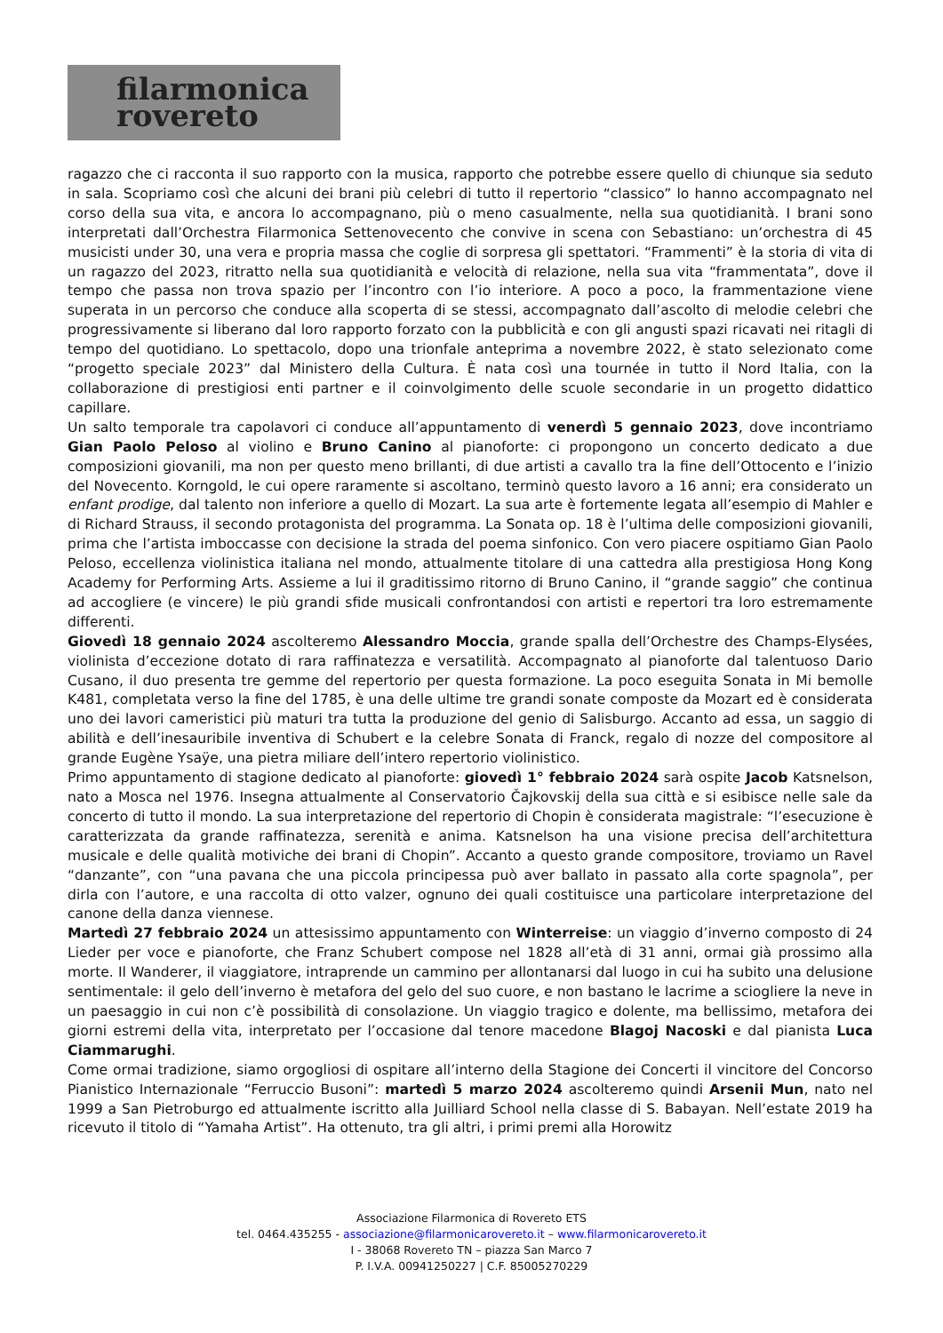filarmonica
rovereto
ragazzo che ci racconta il suo rapporto con la musica, rapporto che potrebbe essere quello di chiunque sia seduto in sala. Scopriamo così che alcuni dei brani più celebri di tutto il repertorio “classico” lo hanno accompagnato nel corso della sua vita, e ancora lo accompagnano, più o meno casualmente, nella sua quotidianità. I brani sono interpretati dall’Orchestra Filarmonica Settenovecento che convive in scena con Sebastiano: un’orchestra di 45 musicisti under 30, una vera e propria massa che coglie di sorpresa gli spettatori. “Frammenti” è la storia di vita di un ragazzo del 2023, ritratto nella sua quotidianità e velocità di relazione, nella sua vita “frammentata”, dove il tempo che passa non trova spazio per l’incontro con l’io interiore. A poco a poco, la frammentazione viene superata in un percorso che conduce alla scoperta di se stessi, accompagnato dall’ascolto di melodie celebri che progressivamente si liberano dal loro rapporto forzato con la pubblicità e con gli angusti spazi ricavati nei ritagli di tempo del quotidiano. Lo spettacolo, dopo una trionfale anteprima a novembre 2022, è stato selezionato come “progetto speciale 2023” dal Ministero della Cultura. È nata così una tournée in tutto il Nord Italia, con la collaborazione di prestigiosi enti partner e il coinvolgimento delle scuole secondarie in un progetto didattico capillare.
Un salto temporale tra capolavori ci conduce all’appuntamento di venerdì 5 gennaio 2023, dove incontriamo Gian Paolo Peloso al violino e Bruno Canino al pianoforte: ci propongono un concerto dedicato a due composizioni giovanili, ma non per questo meno brillanti, di due artisti a cavallo tra la fine dell’Ottocento e l’inizio del Novecento. Korngold, le cui opere raramente si ascoltano, terminò questo lavoro a 16 anni; era considerato un enfant prodige, dal talento non inferiore a quello di Mozart. La sua arte è fortemente legata all’esempio di Mahler e di Richard Strauss, il secondo protagonista del programma. La Sonata op. 18 è l’ultima delle composizioni giovanili, prima che l’artista imboccasse con decisione la strada del poema sinfonico. Con vero piacere ospitiamo Gian Paolo Peloso, eccellenza violinistica italiana nel mondo, attualmente titolare di una cattedra alla prestigiosa Hong Kong Academy for Performing Arts. Assieme a lui il graditissimo ritorno di Bruno Canino, il “grande saggio” che continua ad accogliere (e vincere) le più grandi sfide musicali confrontandosi con artisti e repertori tra loro estremamente differenti.
Giovedì 18 gennaio 2024 ascolteremo Alessandro Moccia, grande spalla dell’Orchestre des Champs-Elysées, violinista d’eccezione dotato di rara raffinatezza e versatilità. Accompagnato al pianoforte dal talentuoso Dario Cusano, il duo presenta tre gemme del repertorio per questa formazione. La poco eseguita Sonata in Mi bemolle K481, completata verso la fine del 1785, è una delle ultime tre grandi sonate composte da Mozart ed è considerata uno dei lavori cameristici più maturi tra tutta la produzione del genio di Salisburgo. Accanto ad essa, un saggio di abilità e dell’inesauribile inventiva di Schubert e la celebre Sonata di Franck, regalo di nozze del compositore al grande Eugène Ysaÿe, una pietra miliare dell’intero repertorio violinistico.
Primo appuntamento di stagione dedicato al pianoforte: giovedì 1° febbraio 2024 sarà ospite Jacob Katsnelson, nato a Mosca nel 1976. Insegna attualmente al Conservatorio Čajkovskij della sua città e si esibisce nelle sale da concerto di tutto il mondo. La sua interpretazione del repertorio di Chopin è considerata magistrale: “l’esecuzione è caratterizzata da grande raffinatezza, serenità e anima. Katsnelson ha una visione precisa dell’architettura musicale e delle qualità motiviche dei brani di Chopin”. Accanto a questo grande compositore, troviamo un Ravel “danzante”, con “una pavana che una piccola principessa può aver ballato in passato alla corte spagnola”, per dirla con l’autore, e una raccolta di otto valzer, ognuno dei quali costituisce una particolare interpretazione del canone della danza viennese.
Martedì 27 febbraio 2024 un attesissimo appuntamento con Winterreise: un viaggio d’inverno composto di 24 Lieder per voce e pianoforte, che Franz Schubert compose nel 1828 all’età di 31 anni, ormai già prossimo alla morte. Il Wanderer, il viaggiatore, intraprende un cammino per allontanarsi dal luogo in cui ha subito una delusione sentimentale: il gelo dell’inverno è metafora del gelo del suo cuore, e non bastano le lacrime a sciogliere la neve in un paesaggio in cui non c’è possibilità di consolazione. Un viaggio tragico e dolente, ma bellissimo, metafora dei giorni estremi della vita, interpretato per l’occasione dal tenore macedone Blagoj Nacoski e dal pianista Luca Ciammarughi.
Come ormai tradizione, siamo orgogliosi di ospitare all’interno della Stagione dei Concerti il vincitore del Concorso Pianistico Internazionale “Ferruccio Busoni”: martedì 5 marzo 2024 ascolteremo quindi Arsenii Mun, nato nel 1999 a San Pietroburgo ed attualmente iscritto alla Juilliard School nella classe di S. Babayan. Nell’estate 2019 ha ricevuto il titolo di “Yamaha Artist”. Ha ottenuto, tra gli altri, i primi premi alla Horowitz
Associazione Filarmonica di Rovereto ETS
tel. 0464.435255 - associazione@filarmonicarovereto.it – www.filarmonicarovereto.it
I - 38068 Rovereto TN – piazza San Marco 7
P. I.V.A. 00941250227 | C.F. 85005270229